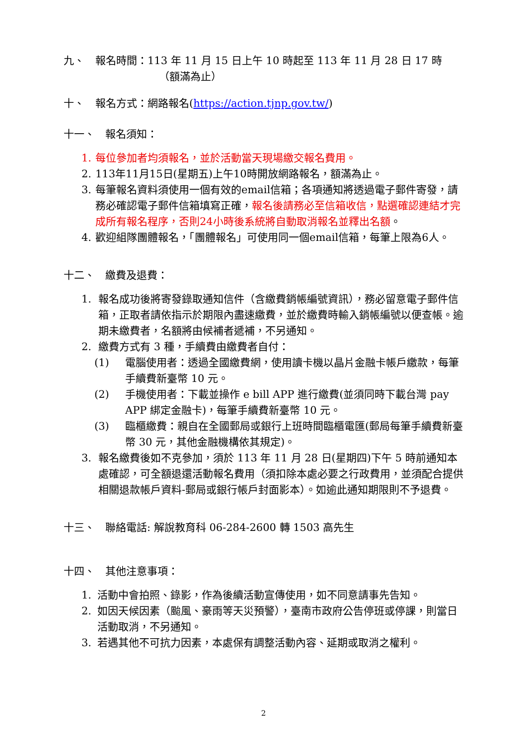九、 報名時間：113 年 11 月 15 日上午 10 時起至 113 年 11 月 28 日 17 時
（額滿為止）
十、 報名方式：網路報名(https://action.tjnp.gov.tw/)
十一、 報名須知：
1. 每位參加者均須報名，並於活動當天現場繳交報名費用。
2. 113年11月15日(星期五)上午10時開放網路報名，額滿為止。
3. 每筆報名資料須使用一個有效的email信箱；各項通知將透過電子郵件寄發，請務必確認電子郵件信箱填寫正確，報名後請務必至信箱收信，點選確認連結才完成所有報名程序，否則24小時後系統將自動取消報名並釋出名額。
4. 歡迎組隊團體報名，「團體報名」可使用同一個email信箱，每筆上限為6人。
十二、 繳費及退費：
1. 報名成功後將寄發錄取通知信件（含繳費銷帳編號資訊），務必留意電子郵件信箱，正取者請依指示於期限內盡速繳費，並於繳費時輸入銷帳編號以便查帳。逾期未繳費者，名額將由候補者遞補，不另通知。
2. 繳費方式有 3 種，手續費由繳費者自付：
(1) 電腦使用者：透過全國繳費網，使用讀卡機以晶片金融卡帳戶繳款，每筆手續費新臺幣 10 元。
(2) 手機使用者：下載並操作 e bill APP 進行繳費(並須同時下載台灣 pay APP 綁定金融卡)，每筆手續費新臺幣 10 元。
(3) 臨櫃繳費：親自在全國郵局或銀行上班時間臨櫃電匯(郵局每筆手續費新臺幣 30 元，其他金融機構依其規定)。
3. 報名繳費後如不克參加，須於 113 年 11 月 28 日(星期四)下午 5 時前通知本處確認，可全額退還活動報名費用（須扣除本處必要之行政費用，並須配合提供相關退款帳戶資料-郵局或銀行帳戶封面影本）。如逾此通知期限則不予退費。
十三、 聯絡電話: 解說教育科 06-284-2600 轉 1503 高先生
十四、 其他注意事項：
1. 活動中會拍照、錄影，作為後續活動宣傳使用，如不同意請事先告知。
2. 如因天候因素（颱風、豪雨等天災預警），臺南市政府公告停班或停課，則當日活動取消，不另通知。
3. 若遇其他不可抗力因素，本處保有調整活動內容、延期或取消之權利。
2